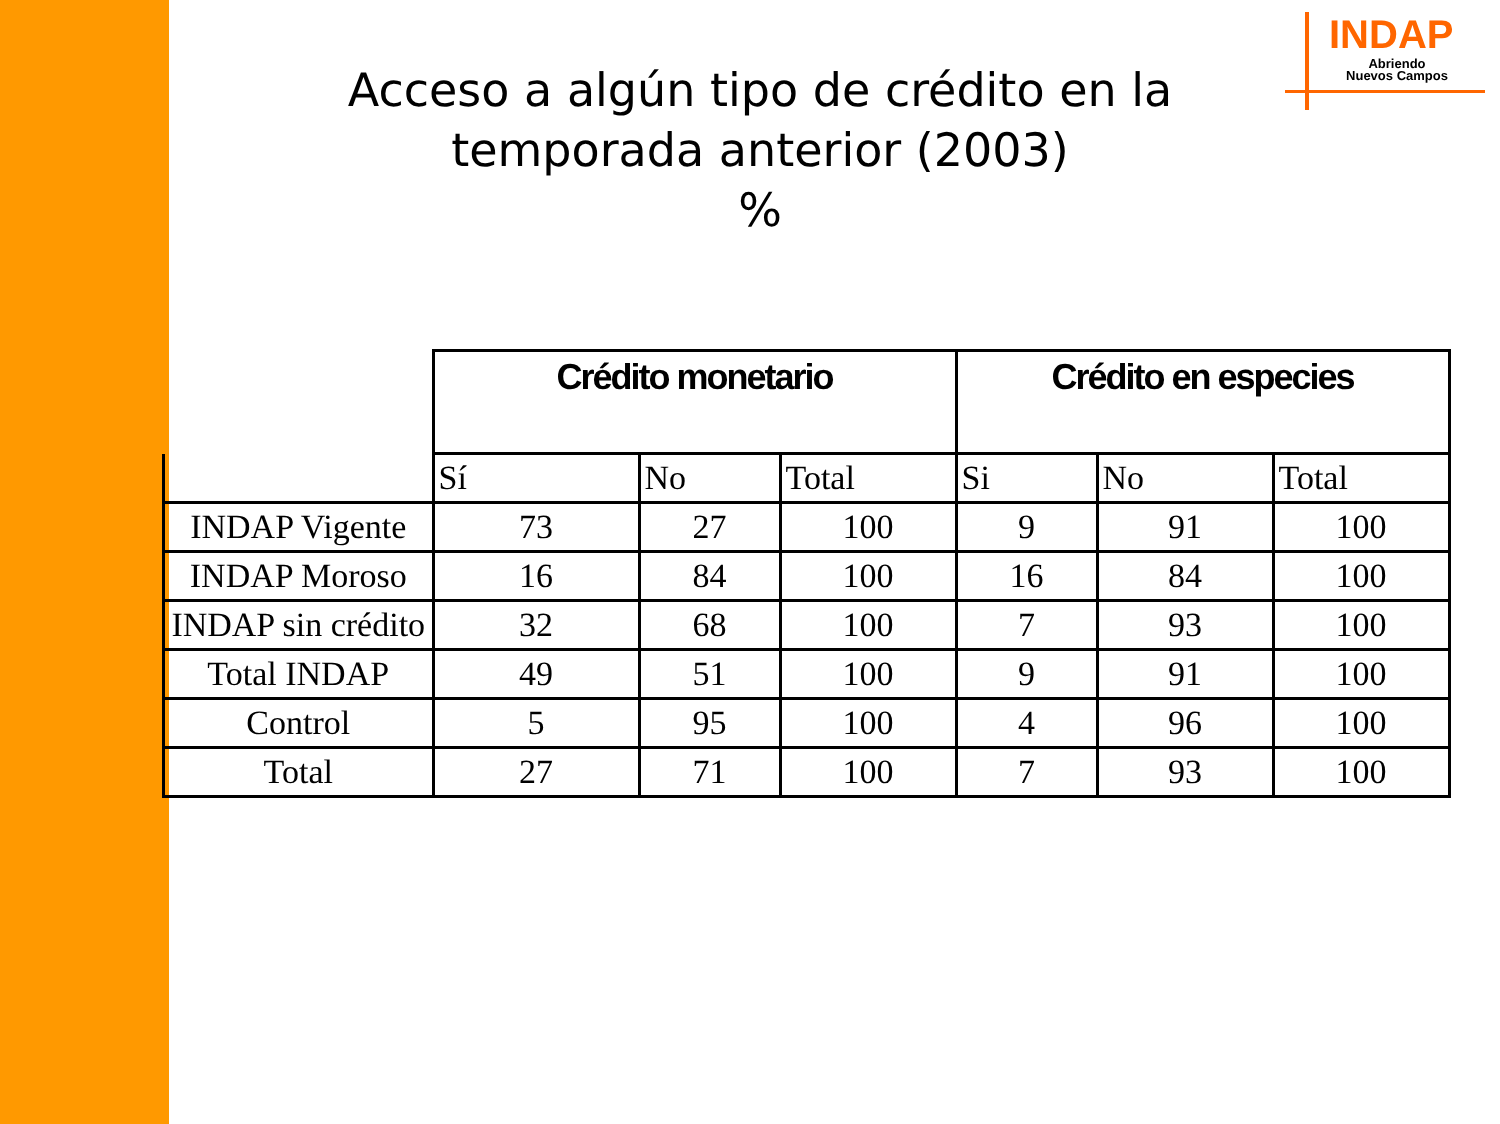INDAP
Abriendo
Nuevos Campos
Acceso a algún tipo de crédito en la temporada anterior (2003)
%
| | Crédito monetario | | | Crédito en especies | | |
| --- | --- | --- | --- | --- | --- | --- |
| | Sí | No | Total | Si | No | Total |
| INDAP Vigente | 73 | 27 | 100 | 9 | 91 | 100 |
| INDAP Moroso | 16 | 84 | 100 | 16 | 84 | 100 |
| INDAP sin crédito | 32 | 68 | 100 | 7 | 93 | 100 |
| Total INDAP | 49 | 51 | 100 | 9 | 91 | 100 |
| Control | 5 | 95 | 100 | 4 | 96 | 100 |
| Total | 27 | 71 | 100 | 7 | 93 | 100 |